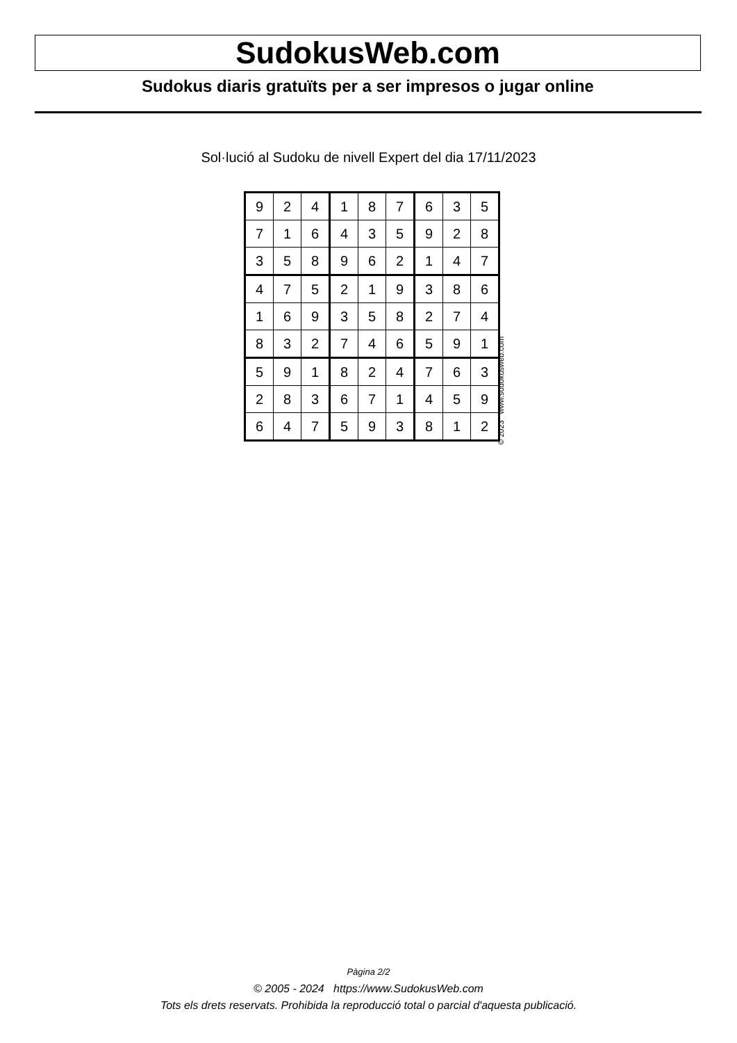SudokusWeb.com
Sudokus diaris gratuïts per a ser impresos o jugar online
Sol·lució al Sudoku de nivell Expert del dia 17/11/2023
| 9 | 2 | 4 | 1 | 8 | 7 | 6 | 3 | 5 |
| 7 | 1 | 6 | 4 | 3 | 5 | 9 | 2 | 8 |
| 3 | 5 | 8 | 9 | 6 | 2 | 1 | 4 | 7 |
| 4 | 7 | 5 | 2 | 1 | 9 | 3 | 8 | 6 |
| 1 | 6 | 9 | 3 | 5 | 8 | 2 | 7 | 4 |
| 8 | 3 | 2 | 7 | 4 | 6 | 5 | 9 | 1 |
| 5 | 9 | 1 | 8 | 2 | 4 | 7 | 6 | 3 |
| 2 | 8 | 3 | 6 | 7 | 1 | 4 | 5 | 9 |
| 6 | 4 | 7 | 5 | 9 | 3 | 8 | 1 | 2 |
© 2023 www.sudokusweb.com
Pàgina 2/2
© 2005 - 2024 https://www.SudokusWeb.com
Tots els drets reservats. Prohibida la reproducció total o parcial d'aquesta publicació.